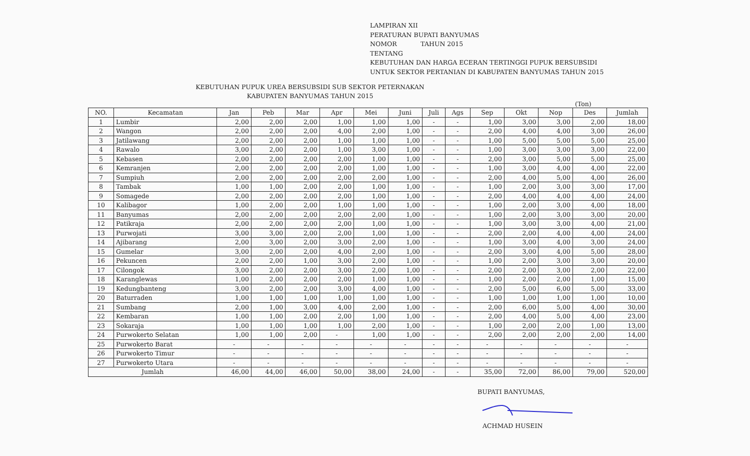LAMPIRAN XII
PERATURAN BUPATI BANYUMAS
NOMOR TAHUN 2015
TENTANG
KEBUTUHAN DAN HARGA ECERAN TERTINGGI PUPUK BERSUBSIDI
UNTUK SEKTOR PERTANIAN DI KABUPATEN BANYUMAS TAHUN 2015
KEBUTUHAN PUPUK UREA BERSUBSIDI SUB SEKTOR PETERNAKAN
KABUPATEN BANYUMAS TAHUN 2015
(Ton)
| NO. | Kecamatan | Jan | Peb | Mar | Apr | Mei | Juni | Juli | Ags | Sep | Okt | Nop | Des | Jumlah |
| --- | --- | --- | --- | --- | --- | --- | --- | --- | --- | --- | --- | --- | --- | --- |
| 1 | Lumbir | 2,00 | 2,00 | 2,00 | 1,00 | 1,00 | 1,00 | - | - | 1,00 | 3,00 | 3,00 | 2,00 | 18,00 |
| 2 | Wangon | 2,00 | 2,00 | 2,00 | 4,00 | 2,00 | 1,00 | - | - | 2,00 | 4,00 | 4,00 | 3,00 | 26,00 |
| 3 | Jatilawang | 2,00 | 2,00 | 2,00 | 1,00 | 1,00 | 1,00 | - | - | 1,00 | 5,00 | 5,00 | 5,00 | 25,00 |
| 4 | Rawalo | 3,00 | 2,00 | 2,00 | 1,00 | 3,00 | 1,00 | - | - | 1,00 | 3,00 | 3,00 | 3,00 | 22,00 |
| 5 | Kebasen | 2,00 | 2,00 | 2,00 | 2,00 | 1,00 | 1,00 | - | - | 2,00 | 3,00 | 5,00 | 5,00 | 25,00 |
| 6 | Kemranjen | 2,00 | 2,00 | 2,00 | 2,00 | 1,00 | 1,00 | - | - | 1,00 | 3,00 | 4,00 | 4,00 | 22,00 |
| 7 | Sumpiuh | 2,00 | 2,00 | 2,00 | 2,00 | 2,00 | 1,00 | - | - | 2,00 | 4,00 | 5,00 | 4,00 | 26,00 |
| 8 | Tambak | 1,00 | 1,00 | 2,00 | 2,00 | 1,00 | 1,00 | - | - | 1,00 | 2,00 | 3,00 | 3,00 | 17,00 |
| 9 | Somagede | 2,00 | 2,00 | 2,00 | 2,00 | 1,00 | 1,00 | - | - | 2,00 | 4,00 | 4,00 | 4,00 | 24,00 |
| 10 | Kalibagor | 1,00 | 2,00 | 2,00 | 1,00 | 1,00 | 1,00 | - | - | 1,00 | 2,00 | 3,00 | 4,00 | 18,00 |
| 11 | Banyumas | 2,00 | 2,00 | 2,00 | 2,00 | 2,00 | 1,00 | - | - | 1,00 | 2,00 | 3,00 | 3,00 | 20,00 |
| 12 | Patikraja | 2,00 | 2,00 | 2,00 | 2,00 | 1,00 | 1,00 | - | - | 1,00 | 3,00 | 3,00 | 4,00 | 21,00 |
| 13 | Purwojati | 3,00 | 3,00 | 2,00 | 2,00 | 1,00 | 1,00 | - | - | 2,00 | 2,00 | 4,00 | 4,00 | 24,00 |
| 14 | Ajibarang | 2,00 | 3,00 | 2,00 | 3,00 | 2,00 | 1,00 | - | - | 1,00 | 3,00 | 4,00 | 3,00 | 24,00 |
| 15 | Gumelar | 3,00 | 2,00 | 2,00 | 4,00 | 2,00 | 1,00 | - | - | 2,00 | 3,00 | 4,00 | 5,00 | 28,00 |
| 16 | Pekuncen | 2,00 | 2,00 | 1,00 | 3,00 | 2,00 | 1,00 | - | - | 1,00 | 2,00 | 3,00 | 3,00 | 20,00 |
| 17 | Cilongok | 3,00 | 2,00 | 2,00 | 3,00 | 2,00 | 1,00 | - | - | 2,00 | 2,00 | 3,00 | 2,00 | 22,00 |
| 18 | Karanglewas | 1,00 | 2,00 | 2,00 | 2,00 | 1,00 | 1,00 | - | - | 1,00 | 2,00 | 2,00 | 1,00 | 15,00 |
| 19 | Kedungbanteng | 3,00 | 2,00 | 2,00 | 3,00 | 4,00 | 1,00 | - | - | 2,00 | 5,00 | 6,00 | 5,00 | 33,00 |
| 20 | Baturraden | 1,00 | 1,00 | 1,00 | 1,00 | 1,00 | 1,00 | - | - | 1,00 | 1,00 | 1,00 | 1,00 | 10,00 |
| 21 | Sumbang | 2,00 | 1,00 | 3,00 | 4,00 | 2,00 | 1,00 | - | - | 2,00 | 6,00 | 5,00 | 4,00 | 30,00 |
| 22 | Kembaran | 1,00 | 1,00 | 2,00 | 2,00 | 1,00 | 1,00 | - | - | 2,00 | 4,00 | 5,00 | 4,00 | 23,00 |
| 23 | Sokaraja | 1,00 | 1,00 | 1,00 | 1,00 | 2,00 | 1,00 | - | - | 1,00 | 2,00 | 2,00 | 1,00 | 13,00 |
| 24 | Purwokerto Selatan | 1,00 | 1,00 | 2,00 | - | 1,00 | 1,00 | - | - | 2,00 | 2,00 | 2,00 | 2,00 | 14,00 |
| 25 | Purwokerto Barat | - | - | - | - | - | - | - | - | - | - | - | - | - |
| 26 | Purwokerto Timur | - | - | - | - | - | - | - | - | - | - | - | - | - |
| 27 | Purwokerto Utara | - | - | - | - | - | - | - | - | - | - | - | - | - |
| Jumlah | | 46,00 | 44,00 | 46,00 | 50,00 | 38,00 | 24,00 | - | - | 35,00 | 72,00 | 86,00 | 79,00 | 520,00 |
BUPATI BANYUMAS,
ACHMAD HUSEIN